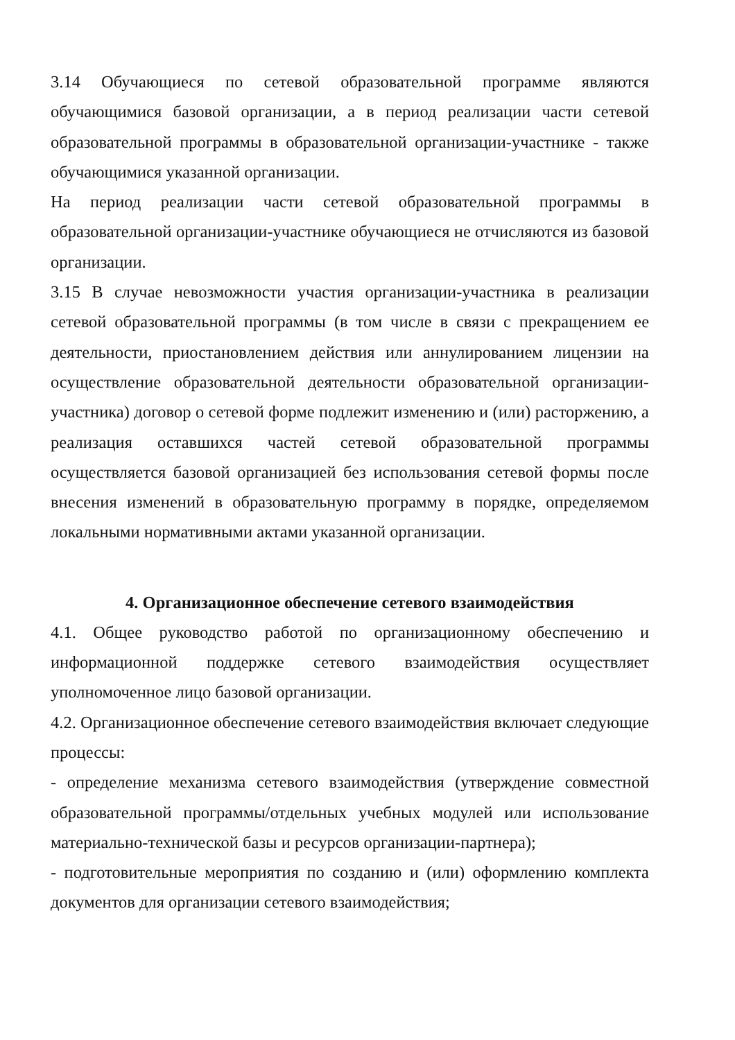3.14 Обучающиеся по сетевой образовательной программе являются обучающимися базовой организации, а в период реализации части сетевой образовательной программы в образовательной организации-участнике - также обучающимися указанной организации.
На период реализации части сетевой образовательной программы в образовательной организации-участнике обучающиеся не отчисляются из базовой организации.
3.15 В случае невозможности участия организации-участника в реализации сетевой образовательной программы (в том числе в связи с прекращением ее деятельности, приостановлением действия или аннулированием лицензии на осуществление образовательной деятельности образовательной организации-участника) договор о сетевой форме подлежит изменению и (или) расторжению, а реализация оставшихся частей сетевой образовательной программы осуществляется базовой организацией без использования сетевой формы после внесения изменений в образовательную программу в порядке, определяемом локальными нормативными актами указанной организации.
4. Организационное обеспечение сетевого взаимодействия
4.1. Общее руководство работой по организационному обеспечению и информационной поддержке сетевого взаимодействия осуществляет уполномоченное лицо базовой организации.
4.2. Организационное обеспечение сетевого взаимодействия включает следующие процессы:
- определение механизма сетевого взаимодействия (утверждение совместной образовательной программы/отдельных учебных модулей или использование материально-технической базы и ресурсов организации-партнера);
- подготовительные мероприятия по созданию и (или) оформлению комплекта документов для организации сетевого взаимодействия;